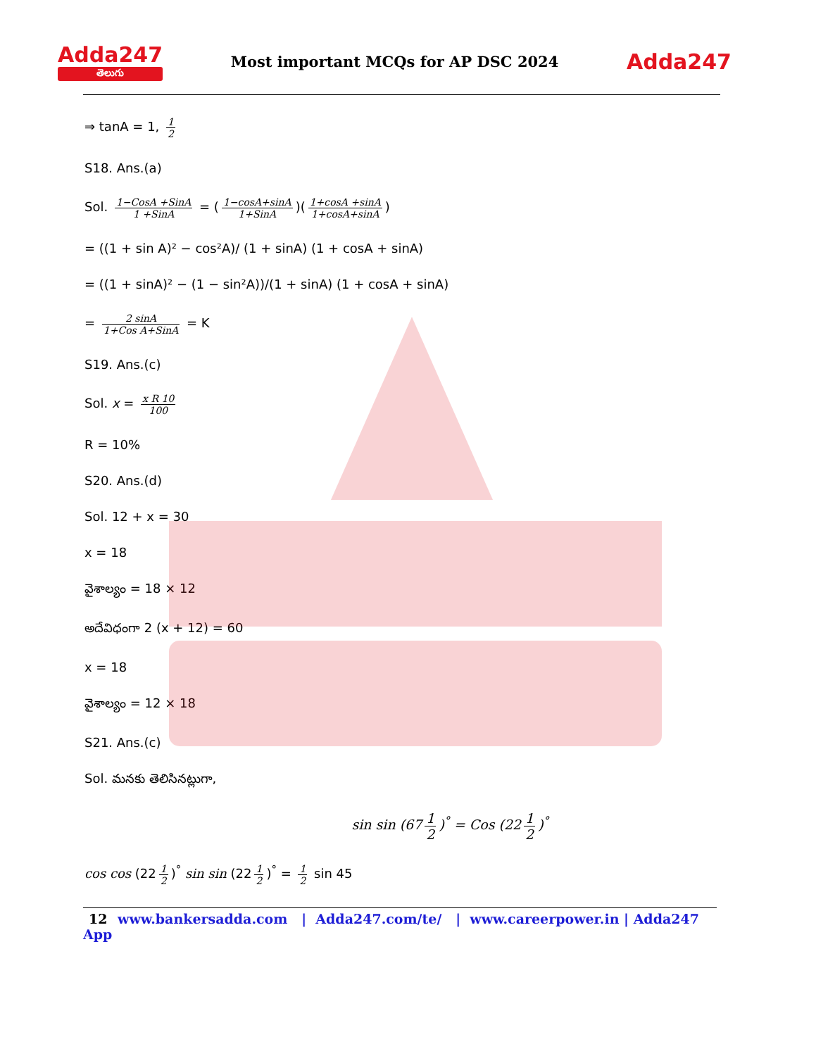Adda247
తెలుగు
Most important MCQs for AP DSC 2024
Adda247
⇒ tanA = 1, 1 2
S18. Ans.(a)
Sol. 1−CosA +SinA 1 +SinA = (1−cosA+sinA 1+SinA)(1+cosA +sinA 1+cosA+sinA)
= ((1 + sin A)² − cos²A)/ (1 + sinA) (1 + cosA + sinA)
= ((1 + sinA)² − (1 − sin²A))/(1 + sinA) (1 + cosA + sinA)
= 2 sinA 1+Cos A+SinA = K
S19. Ans.(c)
Sol. x = x R 10 100
R = 10%
S20. Ans.(d)
Sol. 12 + x = 30
x = 18
వైశాల్యం = 18 × 12
అదేవిధంగా 2 (x + 12) = 60
x = 18
వైశాల్యం = 12 × 18
S21. Ans.(c)
Sol. మనకు తెలిసినట్లుగా,
sin sin (67 1 2)<sup>°</sup> = Cos (22 1 2)<sup>°</sup>
cos cos (22 1 2)<sup>°</sup> sin sin (22 1 2)<sup>°</sup> = 1 2 sin 45
12 www.bankersadda.com | Adda247.com/te/ | www.careerpower.in | Adda247 App